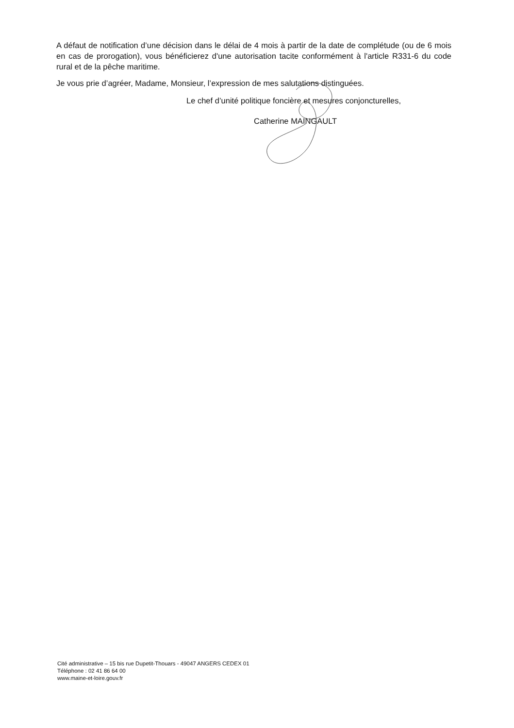A défaut de notification d’une décision dans le délai de 4 mois à partir de la date de complétude (ou de 6 mois en cas de prorogation), vous bénéficierez d'une autorisation tacite conformément à l'article R331-6 du code rural et de la pêche maritime.
Je vous prie d’agréer, Madame, Monsieur, l’expression de mes salutations distinguées.
Le chef d’unité politique foncière et mesures conjoncturelles,
Catherine MAINGAULT
Cité administrative – 15 bis rue Dupetit-Thouars - 49047 ANGERS CEDEX 01
Téléphone : 02 41 86 64 00
www.maine-et-loire.gouv.fr